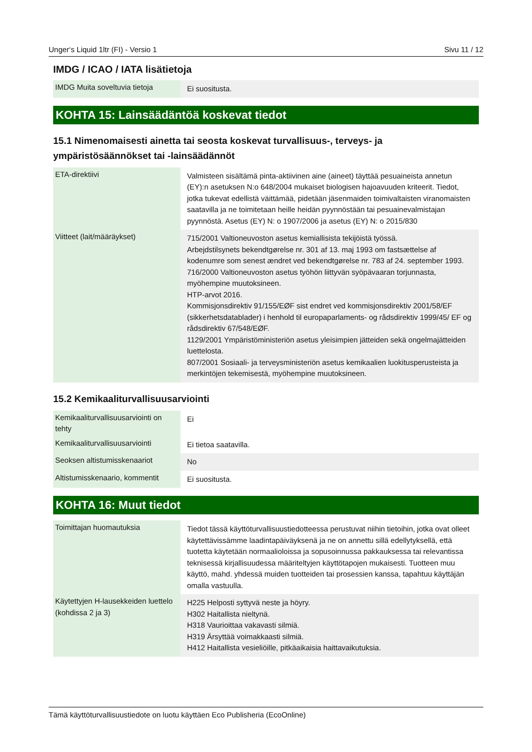Unger‘s Liquid 1ltr (FI) - Versio 1 Sivu 11 / 12
IMDG / ICAO / IATA lisätietoja
| IMDG Muita soveltuvia tietoja | Ei suositusta. |
KOHTA 15: Lainsäädäntöä koskevat tiedot
15.1 Nimenomaisesti ainetta tai seosta koskevat turvallisuus-, terveys- ja ympäristösäännökset tai -lainsäädännöt
| ETA-direktiivi | Valmisteen sisältämä pinta-aktiivinen aine (aineet) täyttää pesuaineista annetun (EY):n asetuksen N:o 648/2004 mukaiset biologisen hajoavuuden kriteerit. Tiedot, jotka tukevat edellistä väittämää, pidetään jäsenmaiden toimivaltaisten viranomaisten saatavilla ja ne toimitetaan heille heidän pyynnöstään tai pesuainevalmistajan pyynnöstä. Asetus (EY) N: o 1907/2006 ja asetus (EY) N: o 2015/830 |
| Viitteet (lait/määräykset) | 715/2001 Valtioneuvoston asetus kemiallisista tekijöistä työssä. Arbejdstilsynets bekendtgørelse nr. 301 af 13. maj 1993 om fastsættelse af kodenumre som senest ændret ved bekendtgørelse nr. 783 af 24. september 1993. 716/2000 Valtioneuvoston asetus työhön liittyvän syöpävaaran torjunnasta, myöhempine muutoksineen. HTP-arvot 2016. Kommisjonsdirektiv 91/155/EØF sist endret ved kommisjonsdirektiv 2001/58/EF (sikkerhetsdatablader) i henhold til europaparlaments- og rådsdirektiv 1999/45/ EF og rådsdirektiv 67/548/EØF. 1129/2001 Ympäristöministeriön asetus yleisimpien jätteiden sekä ongelmajätteiden luettelosta. 807/2001 Sosiaali- ja terveysministeriön asetus kemikaalien luokitusperusteista ja merkintöjen tekemisestä, myöhempine muutoksineen. |
15.2 Kemikaaliturvallisuusarviointi
| Kemikaaliturvallisuusarviointi on tehty | Ei |
| Kemikaaliturvallisuusarviointi | Ei tietoa saatavilla. |
| Seoksen altistumisskenaariot | No |
| Altistumisskenaario, kommentit | Ei suositusta. |
KOHTA 16: Muut tiedot
| Toimittajan huomautuksia | Tiedot tässä käyttöturvallisuustiedotteessa perustuvat niihin tietoihin, jotka ovat olleet käytettävissämme laadintapäiväyksenä ja ne on annettu sillä edellytyksellä, että tuotetta käytetään normaalioloissa ja sopusoinnussa pakkauksessa tai relevantissa teknisessä kirjallisuudessa määriteltyjen käyttötapojen mukaisesti. Tuotteen muu käyttö, mahd. yhdessä muiden tuotteiden tai prosessien kanssa, tapahtuu käyttäjän omalla vastuulla. |
| Käytettyjen H-lausekkeiden luettelo (kohdissa 2 ja 3) | H225 Helposti syttyvä neste ja höyry. H302 Haitallista nieltynä. H318 Vaurioittaa vakavasti silmiä. H319 Ärsyttää voimakkaasti silmiä. H412 Haitallista vesieliöille, pitkäaikaisia haittavaikutuksia. |
Tämä käyttöturvallisuustiedote on luotu käyttäen Eco Publisheria (EcoOnline)